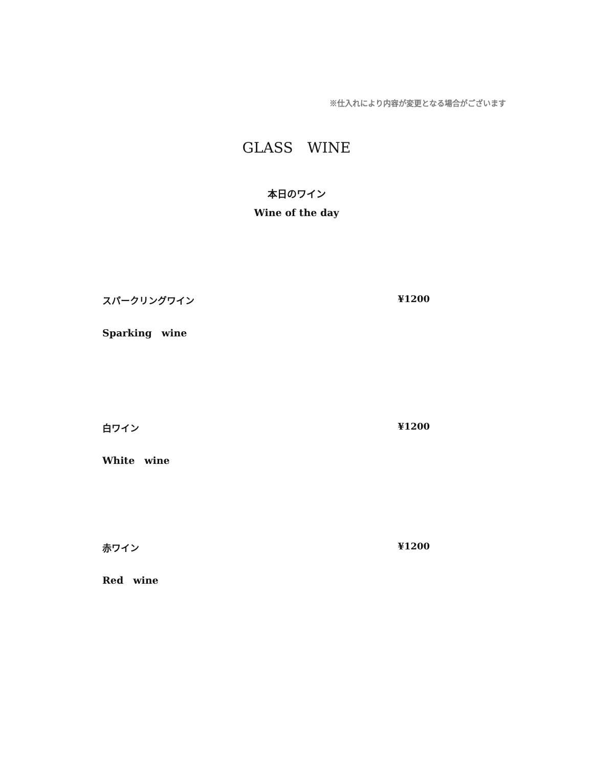※仕入れにより内容が変更となる場合がございます
GLASS　WINE
本日のワイン
Wine of the day
スパークリングワイン ¥1200
Sparking　wine
白ワイン ¥1200
White　wine
赤ワイン ¥1200
Red　wine